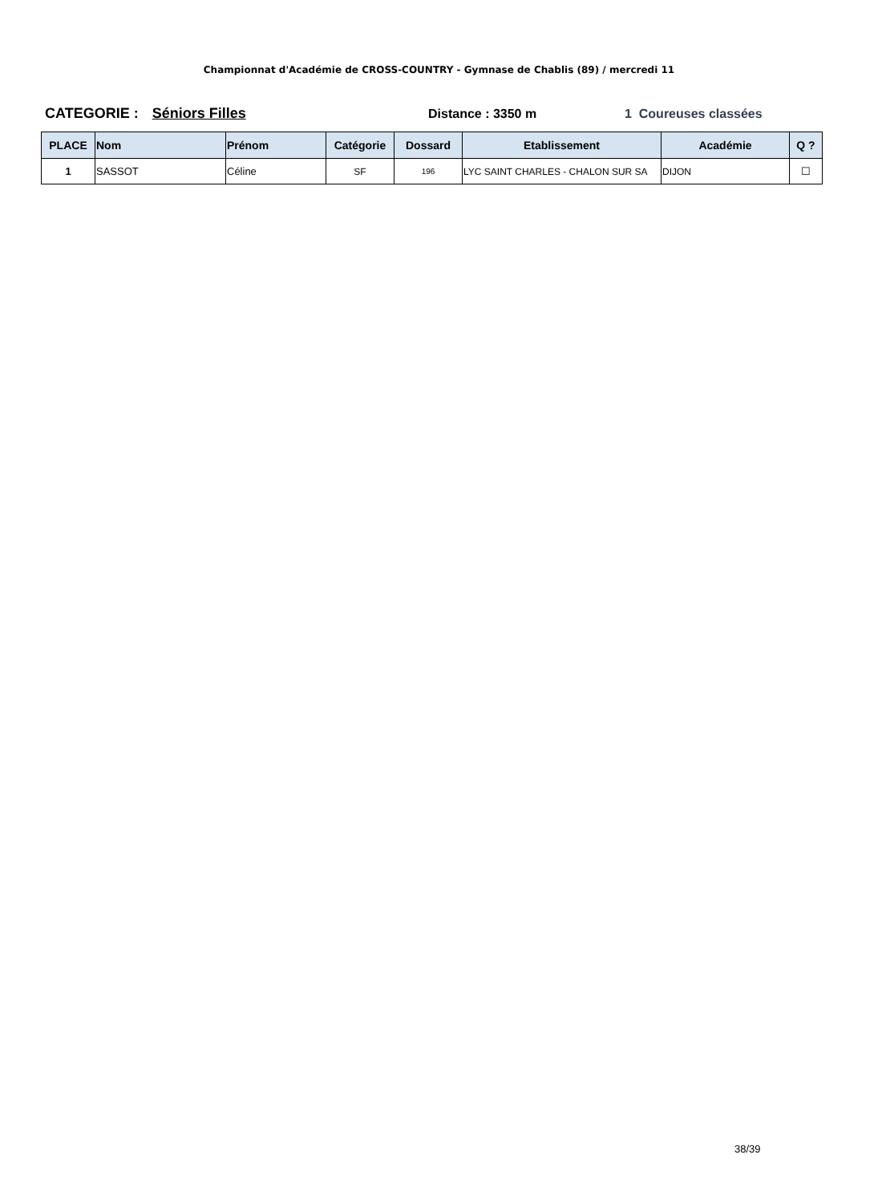Championnat d'Académie de CROSS-COUNTRY - Gymnase de Chablis (89) / mercredi 11
CATEGORIE : Séniors Filles Distance : 3350 m 1 Coureuses classées
| PLACE | Nom | Prénom | Catégorie | Dossard | Etablissement | Académie | Q ? |
| --- | --- | --- | --- | --- | --- | --- | --- |
| 1 | SASSOT | Céline | SF | 196 | LYC SAINT CHARLES - CHALON SUR SA | DIJON | ☐ |
38/39